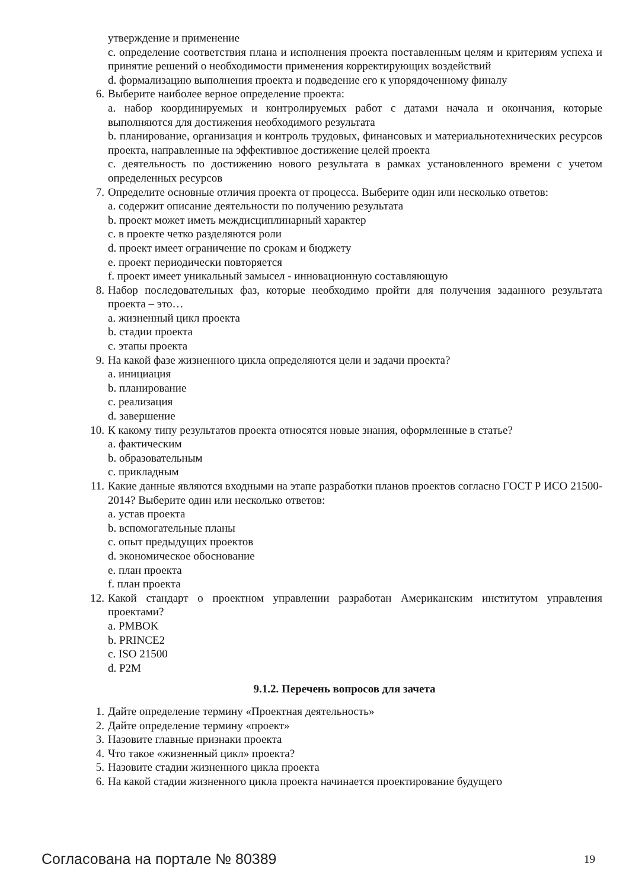утверждение и применение
c. определение соответствия плана и исполнения проекта поставленным целям и критериям успеха и принятие решений о необходимости применения корректирующих воздействий
d. формализацию выполнения проекта и подведение его к упорядоченному финалу
6. Выберите наиболее верное определение проекта:
a. набор координируемых и контролируемых работ с датами начала и окончания, которые выполняются для достижения необходимого результата
b. планирование, организация и контроль трудовых, финансовых и материальнотехнических ресурсов проекта, направленные на эффективное достижение целей проекта
c. деятельность по достижению нового результата в рамках установленного времени с учетом определенных ресурсов
7. Определите основные отличия проекта от процесса. Выберите один или несколько ответов:
a. содержит описание деятельности по получению результата
b. проект может иметь междисциплинарный характер
c. в проекте четко разделяются роли
d. проект имеет ограничение по срокам и бюджету
e. проект периодически повторяется
f. проект имеет уникальный замысел - инновационную составляющую
8. Набор последовательных фаз, которые необходимо пройти для получения заданного результата проекта – это…
a. жизненный цикл проекта
b. стадии проекта
c. этапы проекта
9. На какой фазе жизненного цикла определяются цели и задачи проекта?
a. инициация
b. планирование
c. реализация
d. завершение
10. К какому типу результатов проекта относятся новые знания, оформленные в статье?
a. фактическим
b. образовательным
c. прикладным
11. Какие данные являются входными на этапе разработки планов проектов согласно ГОСТ Р ИСО 21500-2014? Выберите один или несколько ответов:
a. устав проекта
b. вспомогательные планы
c. опыт предыдущих проектов
d. экономическое обоснование
e. план проекта
f. план проекта
12. Какой стандарт о проектном управлении разработан Американским институтом управления проектами?
a. PMBOK
b. PRINCE2
c. ISO 21500
d. P2M
9.1.2. Перечень вопросов для зачета
1. Дайте определение термину «Проектная деятельность»
2. Дайте определение термину «проект»
3. Назовите главные признаки проекта
4. Что такое «жизненный цикл» проекта?
5. Назовите стадии жизненного цикла проекта
6. На какой стадии жизненного цикла проекта начинается проектирование будущего
Согласована на портале № 80389 19